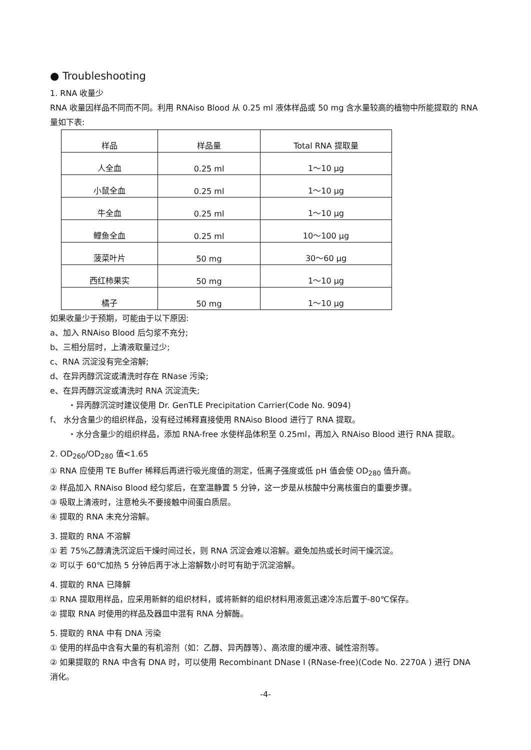● Troubleshooting
1. RNA 收量少
RNA 收量因样品不同而不同。利用 RNAiso Blood 从 0.25 ml 液体样品或 50 mg 含水量较高的植物中所能提取的 RNA 量如下表:
| 样品 | 样品量 | Total RNA 提取量 |
| 人全血 | 0.25 ml | 1～10 μg |
| 小鼠全血 | 0.25 ml | 1～10 μg |
| 牛全血 | 0.25 ml | 1～10 μg |
| 鲤鱼全血 | 0.25 ml | 10～100 μg |
| 菠菜叶片 | 50 mg | 30～60 μg |
| 西红柿果实 | 50 mg | 1～10 μg |
| 橘子 | 50 mg | 1～10 μg |
如果收量少于预期，可能由于以下原因:
a、加入 RNAiso Blood 后匀浆不充分;
b、三相分层时，上清液取量过少;
c、RNA 沉淀没有完全溶解;
d、在异丙醇沉淀或清洗时存在 RNase 污染;
e、在异丙醇沉淀或清洗时 RNA 沉淀流失;
・异丙醇沉淀时建议使用 Dr. GenTLE Precipitation Carrier(Code No. 9094)
f、 水分含量少的组织样品，没有经过稀释直接使用 RNAiso Blood 进行了 RNA 提取。
・水分含量少的组织样品，添加 RNA-free 水使样品体积至 0.25ml，再加入 RNAiso Blood 进行 RNA 提取。
2. OD<sub>260</sub>/OD<sub>280</sub> 值<1.65
① RNA 应使用 TE Buffer 稀释后再进行吸光度值的测定，低离子强度或低 pH 值会使 OD<sub>280</sub> 值升高。
② 样品加入 RNAiso Blood 经匀浆后，在室温静置 5 分钟，这一步是从核酸中分离核蛋白的重要步骤。
③ 吸取上清液时，注意枪头不要接触中间蛋白质层。
④ 提取的 RNA 未充分溶解。
3. 提取的 RNA 不溶解
① 若 75%乙醇清洗沉淀后干燥时间过长，则 RNA 沉淀会难以溶解。避免加热或长时间干燥沉淀。
② 可以于 60℃加热 5 分钟后再于冰上溶解数小时可有助于沉淀溶解。
4. 提取的 RNA 已降解
① RNA 提取用样品，应采用新鲜的组织材料，或将新鲜的组织材料用液氮迅速冷冻后置于-80℃保存。
② 提取 RNA 时使用的样品及器皿中混有 RNA 分解酶。
5. 提取的 RNA 中有 DNA 污染
① 使用的样品中含有大量的有机溶剂（如：乙醇、异丙醇等）、高浓度的缓冲液、碱性溶剂等。
② 如果提取的 RNA 中含有 DNA 时，可以使用 Recombinant DNase I (RNase-free)(Code No. 2270A ) 进行 DNA 消化。
-4-